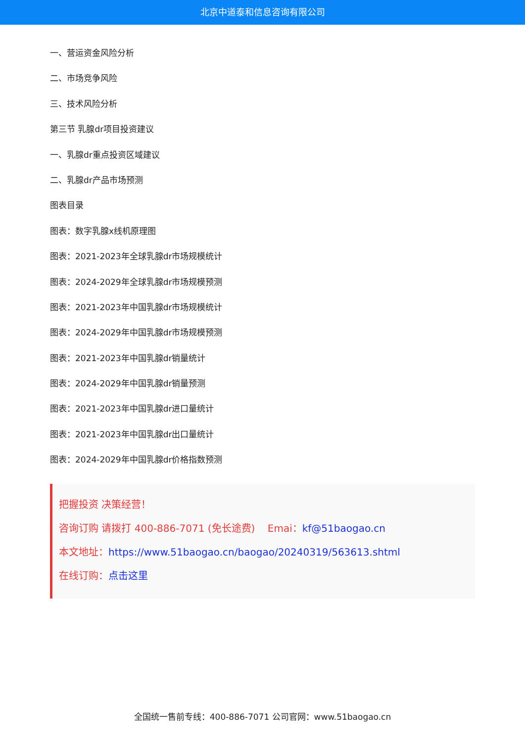北京中道泰和信息咨询有限公司
一、营运资金风险分析
二、市场竞争风险
三、技术风险分析
第三节 乳腺dr项目投资建议
一、乳腺dr重点投资区域建议
二、乳腺dr产品市场预测
图表目录
图表：数字乳腺x线机原理图
图表：2021-2023年全球乳腺dr市场规模统计
图表：2024-2029年全球乳腺dr市场规模预测
图表：2021-2023年中国乳腺dr市场规模统计
图表：2024-2029年中国乳腺dr市场规模预测
图表：2021-2023年中国乳腺dr销量统计
图表：2024-2029年中国乳腺dr销量预测
图表：2021-2023年中国乳腺dr进口量统计
图表：2021-2023年中国乳腺dr出口量统计
图表：2024-2029年中国乳腺dr价格指数预测
把握投资 决策经营！
咨询订购 请拨打 400-886-7071 (免长途费) Emai：kf@51baogao.cn
本文地址：https://www.51baogao.cn/baogao/20240319/563613.shtml
在线订购：点击这里
全国统一售前专线：400-886-7071 公司官网：www.51baogao.cn